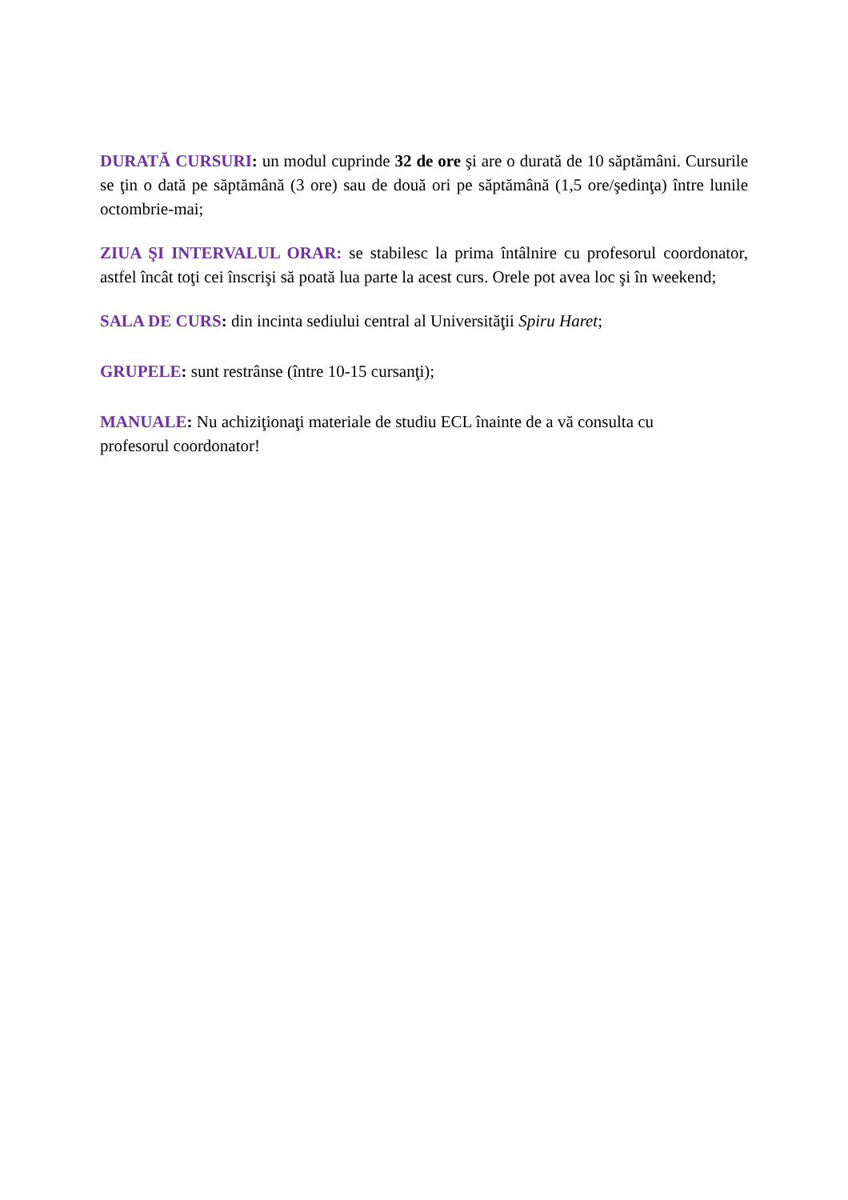DURATĂ CURSURI: un modul cuprinde 32 de ore şi are o durată de 10 săptămâni. Cursurile se ţin o dată pe săptămână (3 ore) sau de două ori pe săptămână (1,5 ore/şedinţa) între lunile octombrie-mai;
ZIUA ŞI INTERVALUL ORAR: se stabilesc la prima întâlnire cu profesorul coordonator, astfel încât toţi cei înscrişi să poată lua parte la acest curs. Orele pot avea loc şi în weekend;
SALA DE CURS: din incinta sediului central al Universităţii Spiru Haret;
GRUPELE: sunt restrânse (între 10-15 cursanţi);
MANUALE: Nu achiziţionaţi materiale de studiu ECL înainte de a vă consulta cu
profesorul coordonator!